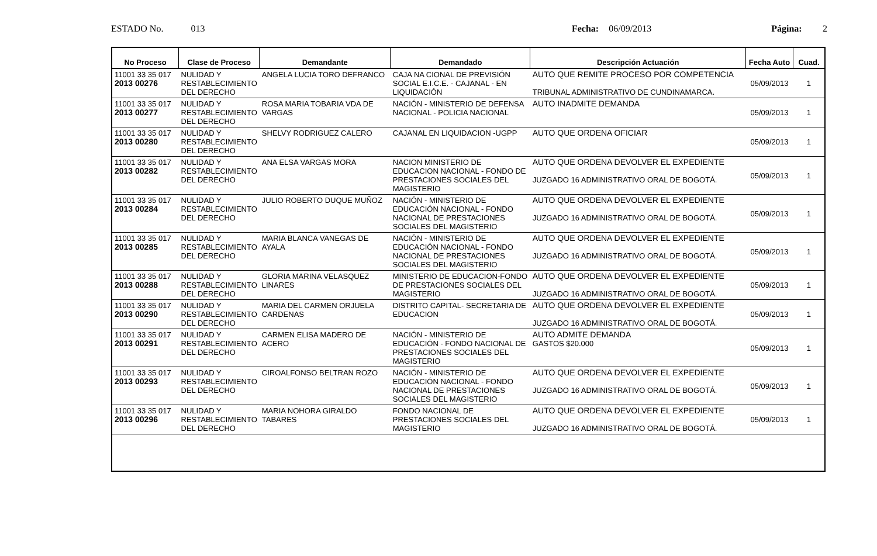ESTADO No. 013 Fecha: 06/09/2013 Página: 2
| No Proceso | Clase de Proceso | Demandante | Demandado | Descripción Actuación | Fecha Auto | Cuad. |
| --- | --- | --- | --- | --- | --- | --- |
| 11001 33 35 017 2013 00276 | NULIDAD Y RESTABLECIMIENTO DEL DERECHO | ANGELA LUCIA TORO DEFRANCO | CAJA NA CIONAL DE PREVISIÓN SOCIAL E.I.C.E. - CAJANAL - EN LIQUIDACIÓN | AUTO QUE REMITE PROCESO POR COMPETENCIA TRIBUNAL ADMINISTRATIVO DE CUNDINAMARCA. | 05/09/2013 | 1 |
| 11001 33 35 017 2013 00277 | NULIDAD Y RESTABLECIMIENTO DEL DERECHO | ROSA MARIA TOBARIA VDA DE VARGAS | NACIÓN - MINISTERIO DE DEFENSA NACIONAL - POLICIA NACIONAL | AUTO INADMITE DEMANDA | 05/09/2013 | 1 |
| 11001 33 35 017 2013 00280 | NULIDAD Y RESTABLECIMIENTO DEL DERECHO | SHELVY RODRIGUEZ CALERO | CAJANAL EN LIQUIDACION -UGPP | AUTO QUE ORDENA OFICIAR | 05/09/2013 | 1 |
| 11001 33 35 017 2013 00282 | NULIDAD Y RESTABLECIMIENTO DEL DERECHO | ANA ELSA VARGAS MORA | NACION MINISTERIO DE EDUCACION NACIONAL - FONDO DE PRESTACIONES SOCIALES DEL MAGISTERIO | AUTO QUE ORDENA DEVOLVER EL EXPEDIENTE JUZGADO 16 ADMINISTRATIVO ORAL DE BOGOTÁ. | 05/09/2013 | 1 |
| 11001 33 35 017 2013 00284 | NULIDAD Y RESTABLECIMIENTO DEL DERECHO | JULIO ROBERTO DUQUE MUÑOZ | NACIÓN - MINISTERIO DE EDUCACIÓN NACIONAL - FONDO NACIONAL DE PRESTACIONES SOCIALES DEL MAGISTERIO | AUTO QUE ORDENA DEVOLVER EL EXPEDIENTE JUZGADO 16 ADMINISTRATIVO ORAL DE BOGOTÁ. | 05/09/2013 | 1 |
| 11001 33 35 017 2013 00285 | NULIDAD Y RESTABLECIMIENTO DEL DERECHO | MARIA BLANCA VANEGAS DE AYALA | NACIÓN - MINISTERIO DE EDUCACIÓN NACIONAL - FONDO NACIONAL DE PRESTACIONES SOCIALES DEL MAGISTERIO | AUTO QUE ORDENA DEVOLVER EL EXPEDIENTE JUZGADO 16 ADMINISTRATIVO ORAL DE BOGOTÁ. | 05/09/2013 | 1 |
| 11001 33 35 017 2013 00288 | NULIDAD Y RESTABLECIMIENTO DEL DERECHO | GLORIA MARINA VELASQUEZ LINARES | MINISTERIO DE EDUCACION-FONDO DE PRESTACIONES SOCIALES DEL MAGISTERIO | AUTO QUE ORDENA DEVOLVER EL EXPEDIENTE JUZGADO 16 ADMINISTRATIVO ORAL DE BOGOTÁ. | 05/09/2013 | 1 |
| 11001 33 35 017 2013 00290 | NULIDAD Y RESTABLECIMIENTO DEL DERECHO | MARIA DEL CARMEN ORJUELA CARDENAS | DISTRITO CAPITAL- SECRETARIA DE EDUCACION | AUTO QUE ORDENA DEVOLVER EL EXPEDIENTE JUZGADO 16 ADMINISTRATIVO ORAL DE BOGOTÁ. | 05/09/2013 | 1 |
| 11001 33 35 017 2013 00291 | NULIDAD Y RESTABLECIMIENTO DEL DERECHO | CARMEN ELISA MADERO DE ACERO | NACIÓN - MINISTERIO DE EDUCACIÓN - FONDO NACIONAL DE PRESTACIONES SOCIALES DEL MAGISTERIO | AUTO ADMITE DEMANDA GASTOS $20.000 | 05/09/2013 | 1 |
| 11001 33 35 017 2013 00293 | NULIDAD Y RESTABLECIMIENTO DEL DERECHO | CIROALFONSO BELTRAN ROZO | NACIÓN - MINISTERIO DE EDUCACIÓN NACIONAL - FONDO NACIONAL DE PRESTACIONES SOCIALES DEL MAGISTERIO | AUTO QUE ORDENA DEVOLVER EL EXPEDIENTE JUZGADO 16 ADMINISTRATIVO ORAL DE BOGOTÁ. | 05/09/2013 | 1 |
| 11001 33 35 017 2013 00296 | NULIDAD Y RESTABLECIMIENTO DEL DERECHO | MARIA NOHORA GIRALDO TABARES | FONDO NACIONAL DE PRESTACIONES SOCIALES DEL MAGISTERIO | AUTO QUE ORDENA DEVOLVER EL EXPEDIENTE JUZGADO 16 ADMINISTRATIVO ORAL DE BOGOTÁ. | 05/09/2013 | 1 |